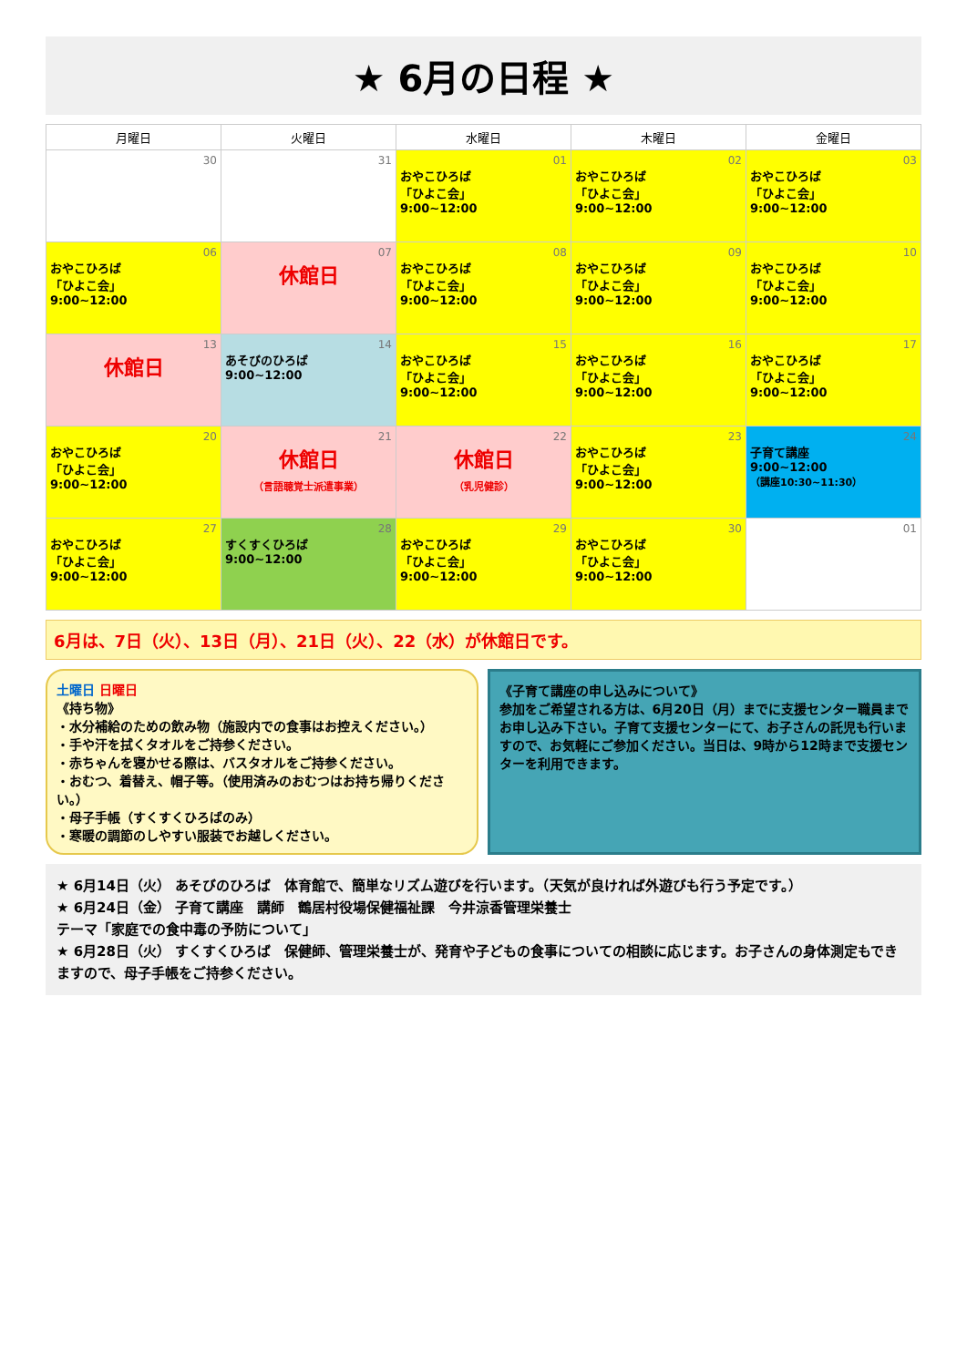★ 6月の日程 ★
| 月曜日 | 火曜日 | 水曜日 | 木曜日 | 金曜日 |
| --- | --- | --- | --- | --- |
| 30 | 31 | 01 おやこひろば 「ひよこ会」 9:00~12:00 | 02 おやこひろば 「ひよこ会」 9:00~12:00 | 03 おやこひろば 「ひよこ会」 9:00~12:00 |
| 06 おやこひろば 「ひよこ会」 9:00~12:00 | 07 休館日 | 08 おやこひろば 「ひよこ会」 9:00~12:00 | 09 おやこひろば 「ひよこ会」 9:00~12:00 | 10 おやこひろば 「ひよこ会」 9:00~12:00 |
| 13 休館日 | 14 あそびのひろば 9:00~12:00 | 15 おやこひろば 「ひよこ会」 9:00~12:00 | 16 おやこひろば 「ひよこ会」 9:00~12:00 | 17 おやこひろば 「ひよこ会」 9:00~12:00 |
| 20 おやこひろば 「ひよこ会」 9:00~12:00 | 21 休館日 （言語聴覚士派遣事業） | 22 休館日 （乳児健診） | 23 おやこひろば 「ひよこ会」 9:00~12:00 | 24 子育て講座 9:00~12:00 （講座10:30~11:30） |
| 27 おやこひろば 「ひよこ会」 9:00~12:00 | 28 すくすくひろば 9:00~12:00 | 29 おやこひろば 「ひよこ会」 9:00~12:00 | 30 おやこひろば 「ひよこ会」 9:00~12:00 | 01 |
6月は、7日（火）、13日（月）、21日（火）、22（水）が休館日です。
土曜日 日曜日
《持ち物》
・水分補給のための飲み物（施設内での食事はお控えください。）
・手や汗を拭くタオルをご持参ください。
・赤ちゃんを寝かせる際は、バスタオルをご持参ください。
・おむつ、着替え、帽子等。（使用済みのおむつはお持ち帰りください。）
・母子手帳（すくすくひろばのみ）
・寒暖の調節のしやすい服装でお越しください。
《子育て講座の申し込みについて》
参加をご希望される方は、6月20日（月）までに支援センター職員までお申し込み下さい。子育て支援センターにて、お子さんの託児も行いますので、お気軽にご参加ください。当日は、9時から12時まで支援センターを利用できます。
★ 6月14日（火） あそびのひろば　体育館で、簡単なリズム遊びを行います。（天気が良ければ外遊びも行う予定です。）
★ 6月24日（金） 子育て講座　講師　鶴居村役場保健福祉課　今井涼香管理栄養士
テーマ「家庭での食中毒の予防について」
★ 6月28日（火） すくすくひろば　保健師、管理栄養士が、発育や子どもの食事についての相談に応じます。お子さんの身体測定もできますので、母子手帳をご持参ください。